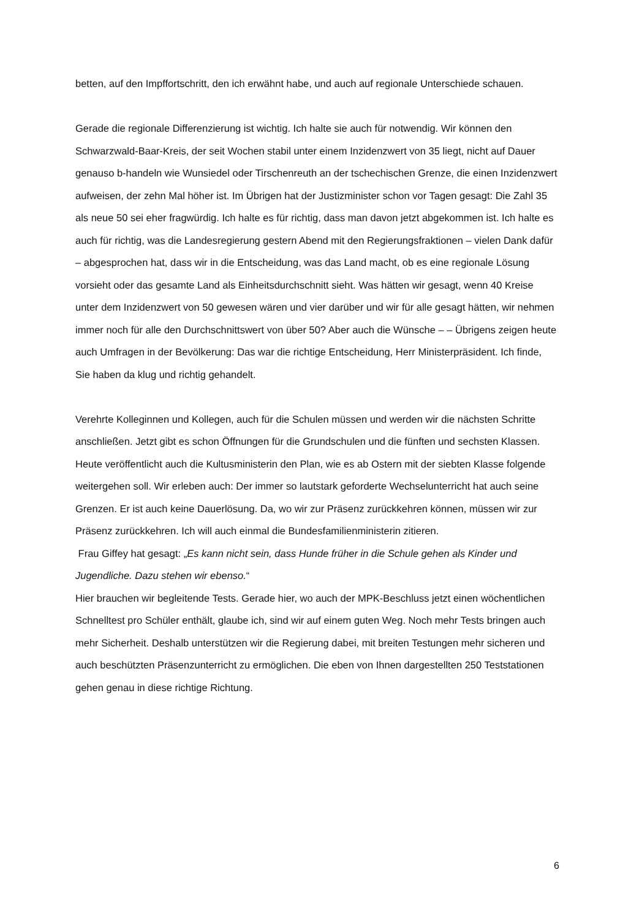betten, auf den Impffortschritt, den ich erwähnt habe, und auch auf regionale Unterschiede schauen.
Gerade die regionale Differenzierung ist wichtig. Ich halte sie auch für notwendig. Wir können den Schwarzwald-Baar-Kreis, der seit Wochen stabil unter einem Inzidenzwert von 35 liegt, nicht auf Dauer genauso b-handeln wie Wunsiedel oder Tirschenreuth an der tschechischen Grenze, die einen Inzidenzwert aufweisen, der zehn Mal höher ist. Im Übrigen hat der Justizminister schon vor Tagen gesagt: Die Zahl 35 als neue 50 sei eher fragwürdig. Ich halte es für richtig, dass man davon jetzt abgekommen ist. Ich halte es auch für richtig, was die Landesregierung gestern Abend mit den Regierungsfraktionen – vielen Dank dafür – abgesprochen hat, dass wir in die Entscheidung, was das Land macht, ob es eine regionale Lösung vorsieht oder das gesamte Land als Einheitsdurchschnitt sieht. Was hätten wir gesagt, wenn 40 Kreise unter dem Inzidenzwert von 50 gewesen wären und vier darüber und wir für alle gesagt hätten, wir nehmen immer noch für alle den Durchschnittswert von über 50? Aber auch die Wünsche – – Übrigens zeigen heute auch Umfragen in der Bevölkerung: Das war die richtige Entscheidung, Herr Ministerpräsident. Ich finde, Sie haben da klug und richtig gehandelt.
Verehrte Kolleginnen und Kollegen, auch für die Schulen müssen und werden wir die nächsten Schritte anschließen. Jetzt gibt es schon Öffnungen für die Grundschulen und die fünften und sechsten Klassen. Heute veröffentlicht auch die Kultusministerin den Plan, wie es ab Ostern mit der siebten Klasse folgende weitergehen soll. Wir erleben auch: Der immer so lautstark geforderte Wechselunterricht hat auch seine Grenzen. Er ist auch keine Dauerlösung. Da, wo wir zur Präsenz zurückkehren können, müssen wir zur Präsenz zurückkehren. Ich will auch einmal die Bundesfamilienministerin zitieren.
Frau Giffey hat gesagt: „Es kann nicht sein, dass Hunde früher in die Schule gehen als Kinder und Jugendliche. Dazu stehen wir ebenso.“
Hier brauchen wir begleitende Tests. Gerade hier, wo auch der MPK-Beschluss jetzt einen wöchentlichen Schnelltest pro Schüler enthält, glaube ich, sind wir auf einem guten Weg. Noch mehr Tests bringen auch mehr Sicherheit. Deshalb unterstützen wir die Regierung dabei, mit breiten Testungen mehr sicheren und auch beschützten Präsenzunterricht zu ermöglichen. Die eben von Ihnen dargestellten 250 Teststationen gehen genau in diese richtige Richtung.
6